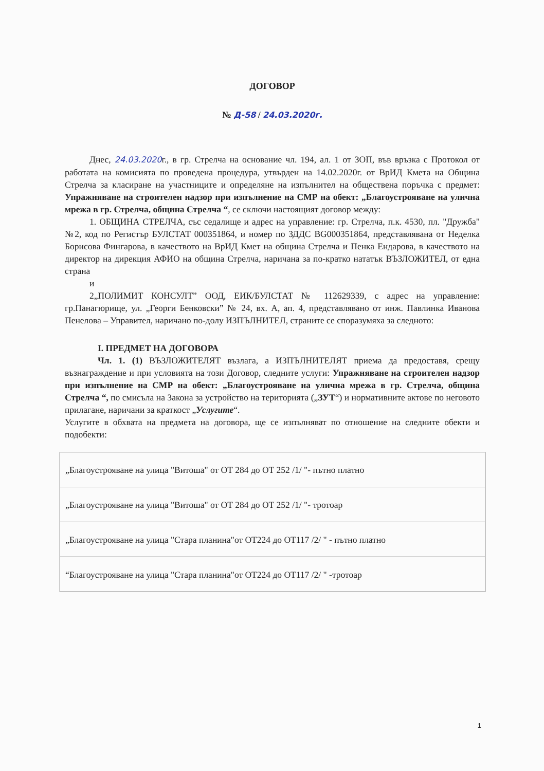ДОГОВОР
№ Д-58 / 24.03.2020г.
Днес, 24.03.2020г., в гр. Стрелча на основание чл. 194, ал. 1 от ЗОП, във връзка с Протокол от работата на комисията по проведена процедура, утвърден на 14.02.2020г. от ВрИД Кмета на Община Стрелча за класиране на участниците и определяне на изпълнител на обществена поръчка с предмет: Упражняване на строителен надзор при изпълнение на СМР на обект: „Благоустрояване на улична мрежа в гр. Стрелча, община Стрелча “, се сключи настоящият договор между:
1. ОБЩИНА СТРЕЛЧА, със седалище и адрес на управление: гр. Стрелча, п.к. 4530, пл. "Дружба" №2, код по Регистър БУЛСТАТ 000351864, и номер по ЗДДС BG000351864, представлявана от Неделка Борисова Фингарова, в качеството на ВрИД Кмет на община Стрелча и Пенка Ендарова, в качеството на директор на дирекция АФИО на община Стрелча, наричана за по-кратко нататък ВЪЗЛОЖИТЕЛ, от една страна
и
2„ПОЛИМИТ КОНСУЛТ” ООД, ЕИК/БУЛСТАТ № 112629339, с адрес на управление: гр.Панагюрище, ул. „Георги Бенковски” № 24, вх. А, ап. 4, представлявано от инж. Павлинка Иванова Пенелова – Управител, наричано по-долу ИЗПЪЛНИТЕЛ, страните се споразумяха за следното:
I. ПРЕДМЕТ НА ДОГОВОРА
Чл. 1. (1) ВЪЗЛОЖИТЕЛЯТ възлага, а ИЗПЪЛНИТЕЛЯТ приема да предоставя, срещу възнаграждение и при условията на този Договор, следните услуги: Упражняване на строителен надзор при изпълнение на СМР на обект: „Благоустрояване на улична мрежа в гр. Стрелча, община Стрелча “, по смисъла на Закона за устройство на територията („ЗУТ“) и нормативните актове по неговото прилагане, наричани за краткост „Услугите“.
Услугите в обхвата на предмета на договора, ще се изпълняват по отношение на следните обекти и подобекти:
| „Благоустрояване на улица "Витоша" от ОТ 284 до ОТ 252 /1/ "- пътно платно |
| „Благоустрояване на улица "Витоша" от ОТ 284 до ОТ 252 /1/ "- тротоар |
| „Благоустрояване на улица "Стара планина"от ОТ224 до ОТ117 /2/ " - пътно платно |
| “Благоустрояване на улица "Стара планина"от ОТ224 до ОТ117 /2/ " -тротоар |
1